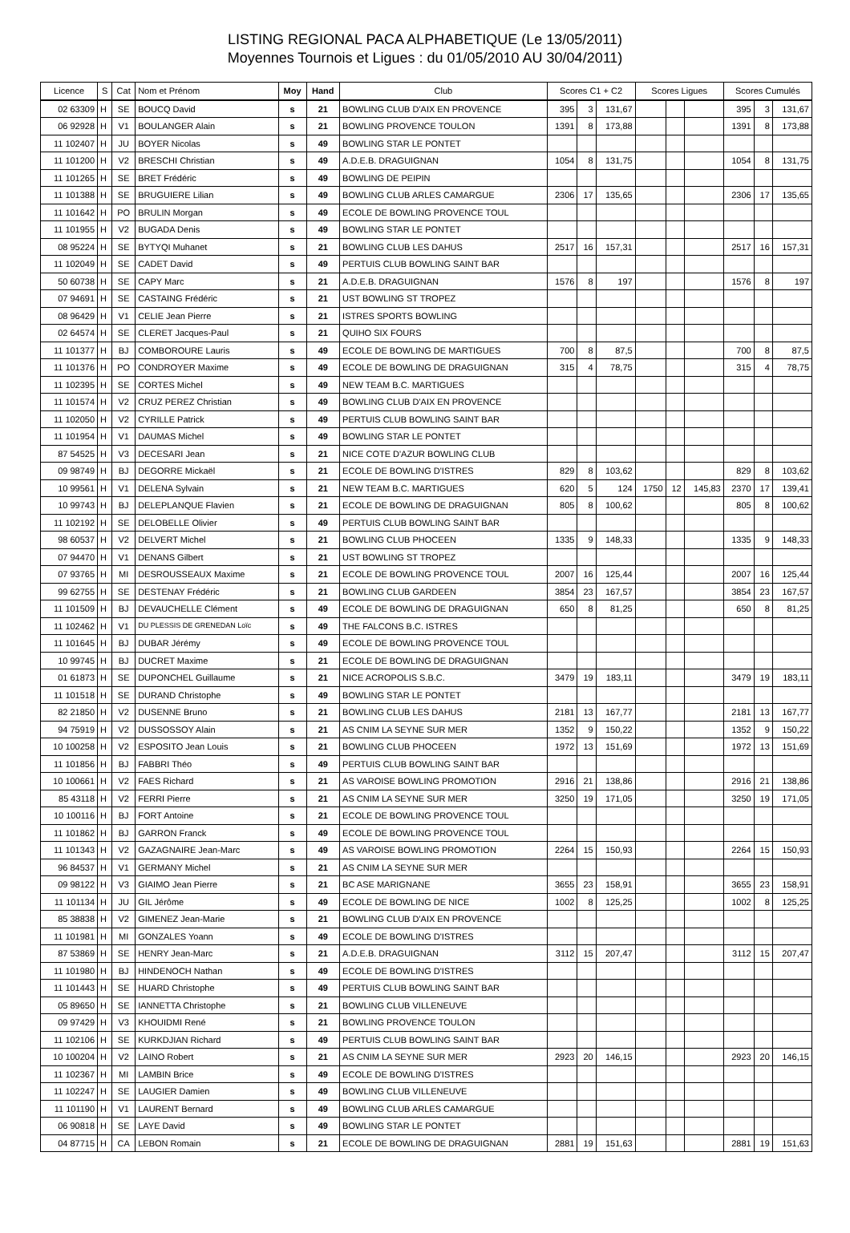LISTING REGIONAL PACA ALPHABETIQUE (Le 13/05/2011)
Moyennes Tournois et Ligues : du 01/05/2010 AU 30/04/2011)
| Licence | S | Cat | Nom et Prénom | Moy | Hand | Club | Scores C1 + C2 | | | Scores Ligues | | | Scores Cumulés | | |
| --- | --- | --- | --- | --- | --- | --- | --- | --- | --- | --- | --- | --- | --- | --- | --- |
| 02 63309 | H | SE | BOUCQ David | s | 21 | BOWLING CLUB D'AIX EN PROVENCE | 395 | 3 | 131,67 | | | | 395 | 3 | 131,67 |
| 06 92928 | H | V1 | BOULANGER Alain | s | 21 | BOWLING PROVENCE TOULON | 1391 | 8 | 173,88 | | | | 1391 | 8 | 173,88 |
| 11 102407 | H | JU | BOYER Nicolas | s | 49 | BOWLING STAR LE PONTET | | | | | | | | | |
| 11 101200 | H | V2 | BRESCHI Christian | s | 49 | A.D.E.B. DRAGUIGNAN | 1054 | 8 | 131,75 | | | | 1054 | 8 | 131,75 |
| 11 101265 | H | SE | BRET Frédéric | s | 49 | BOWLING DE PEIPIN | | | | | | | | | |
| 11 101388 | H | SE | BRUGUIERE Lilian | s | 49 | BOWLING CLUB ARLES CAMARGUE | 2306 | 17 | 135,65 | | | | 2306 | 17 | 135,65 |
| 11 101642 | H | PO | BRULIN Morgan | s | 49 | ECOLE DE BOWLING PROVENCE TOUL | | | | | | | | | |
| 11 101955 | H | V2 | BUGADA Denis | s | 49 | BOWLING STAR LE PONTET | | | | | | | | | |
| 08 95224 | H | SE | BYTYQI Muhanet | s | 21 | BOWLING CLUB LES DAHUS | 2517 | 16 | 157,31 | | | | 2517 | 16 | 157,31 |
| 11 102049 | H | SE | CADET David | s | 49 | PERTUIS CLUB BOWLING SAINT BAR | | | | | | | | | |
| 50 60738 | H | SE | CAPY Marc | s | 21 | A.D.E.B. DRAGUIGNAN | 1576 | 8 | 197 | | | | 1576 | 8 | 197 |
| 07 94691 | H | SE | CASTAING Frédéric | s | 21 | UST BOWLING ST TROPEZ | | | | | | | | | |
| 08 96429 | H | V1 | CELIE Jean Pierre | s | 21 | ISTRES SPORTS BOWLING | | | | | | | | | |
| 02 64574 | H | SE | CLERET Jacques-Paul | s | 21 | QUIHO SIX FOURS | | | | | | | | | |
| 11 101377 | H | BJ | COMBOROURE Lauris | s | 49 | ECOLE DE BOWLING DE MARTIGUES | 700 | 8 | 87,5 | | | | 700 | 8 | 87,5 |
| 11 101376 | H | PO | CONDROYER Maxime | s | 49 | ECOLE DE BOWLING DE DRAGUIGNAN | 315 | 4 | 78,75 | | | | 315 | 4 | 78,75 |
| 11 102395 | H | SE | CORTES Michel | s | 49 | NEW TEAM B.C. MARTIGUES | | | | | | | | | |
| 11 101574 | H | V2 | CRUZ PEREZ Christian | s | 49 | BOWLING CLUB D'AIX EN PROVENCE | | | | | | | | | |
| 11 102050 | H | V2 | CYRILLE Patrick | s | 49 | PERTUIS CLUB BOWLING SAINT BAR | | | | | | | | | |
| 11 101954 | H | V1 | DAUMAS Michel | s | 49 | BOWLING STAR LE PONTET | | | | | | | | | |
| 87 54525 | H | V3 | DECESARI Jean | s | 21 | NICE COTE D'AZUR BOWLING CLUB | | | | | | | | | |
| 09 98749 | H | BJ | DEGORRE Mickaël | s | 21 | ECOLE DE BOWLING D'ISTRES | 829 | 8 | 103,62 | | | | 829 | 8 | 103,62 |
| 10 99561 | H | V1 | DELENA Sylvain | s | 21 | NEW TEAM B.C. MARTIGUES | 620 | 5 | 124 | 1750 | 12 | 145,83 | 2370 | 17 | 139,41 |
| 10 99743 | H | BJ | DELEPLANQUE Flavien | s | 21 | ECOLE DE BOWLING DE DRAGUIGNAN | 805 | 8 | 100,62 | | | | 805 | 8 | 100,62 |
| 11 102192 | H | SE | DELOBELLE Olivier | s | 49 | PERTUIS CLUB BOWLING SAINT BAR | | | | | | | | | |
| 98 60537 | H | V2 | DELVERT Michel | s | 21 | BOWLING CLUB PHOCEEN | 1335 | 9 | 148,33 | | | | 1335 | 9 | 148,33 |
| 07 94470 | H | V1 | DENANS Gilbert | s | 21 | UST BOWLING ST TROPEZ | | | | | | | | | |
| 07 93765 | H | MI | DESROUSSEAUX Maxime | s | 21 | ECOLE DE BOWLING PROVENCE TOUL | 2007 | 16 | 125,44 | | | | 2007 | 16 | 125,44 |
| 99 62755 | H | SE | DESTENAY Frédéric | s | 21 | BOWLING CLUB GARDEEN | 3854 | 23 | 167,57 | | | | 3854 | 23 | 167,57 |
| 11 101509 | H | BJ | DEVAUCHELLE Clément | s | 49 | ECOLE DE BOWLING DE DRAGUIGNAN | 650 | 8 | 81,25 | | | | 650 | 8 | 81,25 |
| 11 102462 | H | V1 | DU PLESSIS DE GRENEDAN Loïc | s | 49 | THE FALCONS B.C. ISTRES | | | | | | | | | |
| 11 101645 | H | BJ | DUBAR Jérémy | s | 49 | ECOLE DE BOWLING PROVENCE TOUL | | | | | | | | | |
| 10 99745 | H | BJ | DUCRET Maxime | s | 21 | ECOLE DE BOWLING DE DRAGUIGNAN | | | | | | | | | |
| 01 61873 | H | SE | DUPONCHEL Guillaume | s | 21 | NICE ACROPOLIS S.B.C. | 3479 | 19 | 183,11 | | | | 3479 | 19 | 183,11 |
| 11 101518 | H | SE | DURAND Christophe | s | 49 | BOWLING STAR LE PONTET | | | | | | | | | |
| 82 21850 | H | V2 | DUSENNE Bruno | s | 21 | BOWLING CLUB LES DAHUS | 2181 | 13 | 167,77 | | | | 2181 | 13 | 167,77 |
| 94 75919 | H | V2 | DUSSOSSOY Alain | s | 21 | AS CNIM LA SEYNE SUR MER | 1352 | 9 | 150,22 | | | | 1352 | 9 | 150,22 |
| 10 100258 | H | V2 | ESPOSITO Jean Louis | s | 21 | BOWLING CLUB PHOCEEN | 1972 | 13 | 151,69 | | | | 1972 | 13 | 151,69 |
| 11 101856 | H | BJ | FABBRI Théo | s | 49 | PERTUIS CLUB BOWLING SAINT BAR | | | | | | | | | |
| 10 100661 | H | V2 | FAES Richard | s | 21 | AS VAROISE BOWLING PROMOTION | 2916 | 21 | 138,86 | | | | 2916 | 21 | 138,86 |
| 85 43118 | H | V2 | FERRI Pierre | s | 21 | AS CNIM LA SEYNE SUR MER | 3250 | 19 | 171,05 | | | | 3250 | 19 | 171,05 |
| 10 100116 | H | BJ | FORT Antoine | s | 21 | ECOLE DE BOWLING PROVENCE TOUL | | | | | | | | | |
| 11 101862 | H | BJ | GARRON Franck | s | 49 | ECOLE DE BOWLING PROVENCE TOUL | | | | | | | | | |
| 11 101343 | H | V2 | GAZAGNAIRE Jean-Marc | s | 49 | AS VAROISE BOWLING PROMOTION | 2264 | 15 | 150,93 | | | | 2264 | 15 | 150,93 |
| 96 84537 | H | V1 | GERMANY Michel | s | 21 | AS CNIM LA SEYNE SUR MER | | | | | | | | | |
| 09 98122 | H | V3 | GIAIMO Jean Pierre | s | 21 | BC ASE MARIGNANE | 3655 | 23 | 158,91 | | | | 3655 | 23 | 158,91 |
| 11 101134 | H | JU | GIL Jérôme | s | 49 | ECOLE DE BOWLING DE NICE | 1002 | 8 | 125,25 | | | | 1002 | 8 | 125,25 |
| 85 38838 | H | V2 | GIMENEZ Jean-Marie | s | 21 | BOWLING CLUB D'AIX EN PROVENCE | | | | | | | | | |
| 11 101981 | H | MI | GONZALES Yoann | s | 49 | ECOLE DE BOWLING D'ISTRES | | | | | | | | | |
| 87 53869 | H | SE | HENRY Jean-Marc | s | 21 | A.D.E.B. DRAGUIGNAN | 3112 | 15 | 207,47 | | | | 3112 | 15 | 207,47 |
| 11 101980 | H | BJ | HINDENOCH Nathan | s | 49 | ECOLE DE BOWLING D'ISTRES | | | | | | | | | |
| 11 101443 | H | SE | HUARD Christophe | s | 49 | PERTUIS CLUB BOWLING SAINT BAR | | | | | | | | | |
| 05 89650 | H | SE | IANNETTA Christophe | s | 21 | BOWLING CLUB VILLENEUVE | | | | | | | | | |
| 09 97429 | H | V3 | KHOUIDMI René | s | 21 | BOWLING PROVENCE TOULON | | | | | | | | | |
| 11 102106 | H | SE | KURKDJIAN Richard | s | 49 | PERTUIS CLUB BOWLING SAINT BAR | | | | | | | | | |
| 10 100204 | H | V2 | LAINO Robert | s | 21 | AS CNIM LA SEYNE SUR MER | 2923 | 20 | 146,15 | | | | 2923 | 20 | 146,15 |
| 11 102367 | H | MI | LAMBIN Brice | s | 49 | ECOLE DE BOWLING D'ISTRES | | | | | | | | | |
| 11 102247 | H | SE | LAUGIER Damien | s | 49 | BOWLING CLUB VILLENEUVE | | | | | | | | | |
| 11 101190 | H | V1 | LAURENT Bernard | s | 49 | BOWLING CLUB ARLES CAMARGUE | | | | | | | | | |
| 06 90818 | H | SE | LAYE David | s | 49 | BOWLING STAR LE PONTET | | | | | | | | | |
| 04 87715 | H | CA | LEBON Romain | s | 21 | ECOLE DE BOWLING DE DRAGUIGNAN | 2881 | 19 | 151,63 | | | | 2881 | 19 | 151,63 |